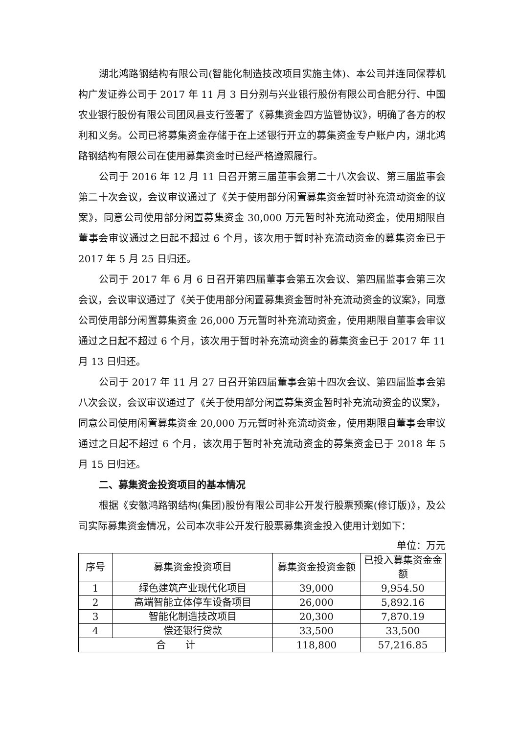湖北鸿路钢结构有限公司(智能化制造技改项目实施主体)、本公司并连同保荐机构广发证券公司于 2017 年 11 月 3 日分别与兴业银行股份有限公司合肥分行、中国农业银行股份有限公司团风县支行签署了《募集资金四方监管协议》，明确了各方的权利和义务。公司已将募集资金存储于在上述银行开立的募集资金专户账户内，湖北鸿路钢结构有限公司在使用募集资金时已经严格遵照履行。
公司于 2016 年 12 月 11 日召开第三届董事会第二十八次会议、第三届监事会第二十次会议，会议审议通过了《关于使用部分闲置募集资金暂时补充流动资金的议案》，同意公司使用部分闲置募集资金 30,000 万元暂时补充流动资金，使用期限自董事会审议通过之日起不超过 6 个月，该次用于暂时补充流动资金的募集资金已于 2017 年 5 月 25 日归还。
公司于 2017 年 6 月 6 日召开第四届董事会第五次会议、第四届监事会第三次会议，会议审议通过了《关于使用部分闲置募集资金暂时补充流动资金的议案》，同意公司使用部分闲置募集资金 26,000 万元暂时补充流动资金，使用期限自董事会审议通过之日起不超过 6 个月，该次用于暂时补充流动资金的募集资金已于 2017 年 11 月 13 日归还。
公司于 2017 年 11 月 27 日召开第四届董事会第十四次会议、第四届监事会第八次会议，会议审议通过了《关于使用部分闲置募集资金暂时补充流动资金的议案》，同意公司使用闲置募集资金 20,000 万元暂时补充流动资金，使用期限自董事会审议通过之日起不超过 6 个月，该次用于暂时补充流动资金的募集资金已于 2018 年 5 月 15 日归还。
二、募集资金投资项目的基本情况
根据《安徽鸿路钢结构(集团)股份有限公司非公开发行股票预案(修订版)》，及公司实际募集资金情况，公司本次非公开发行股票募集资金投入使用计划如下：
单位：万元
| 序号 | 募集资金投资项目 | 募集资金投资金额 | 已投入募集资金金额 |
| --- | --- | --- | --- |
| 1 | 绿色建筑产业现代化项目 | 39,000 | 9,954.50 |
| 2 | 高端智能立体停车设备项目 | 26,000 | 5,892.16 |
| 3 | 智能化制造技改项目 | 20,300 | 7,870.19 |
| 4 | 偿还银行贷款 | 33,500 | 33,500 |
| 合 计 | | 118,800 | 57,216.85 |